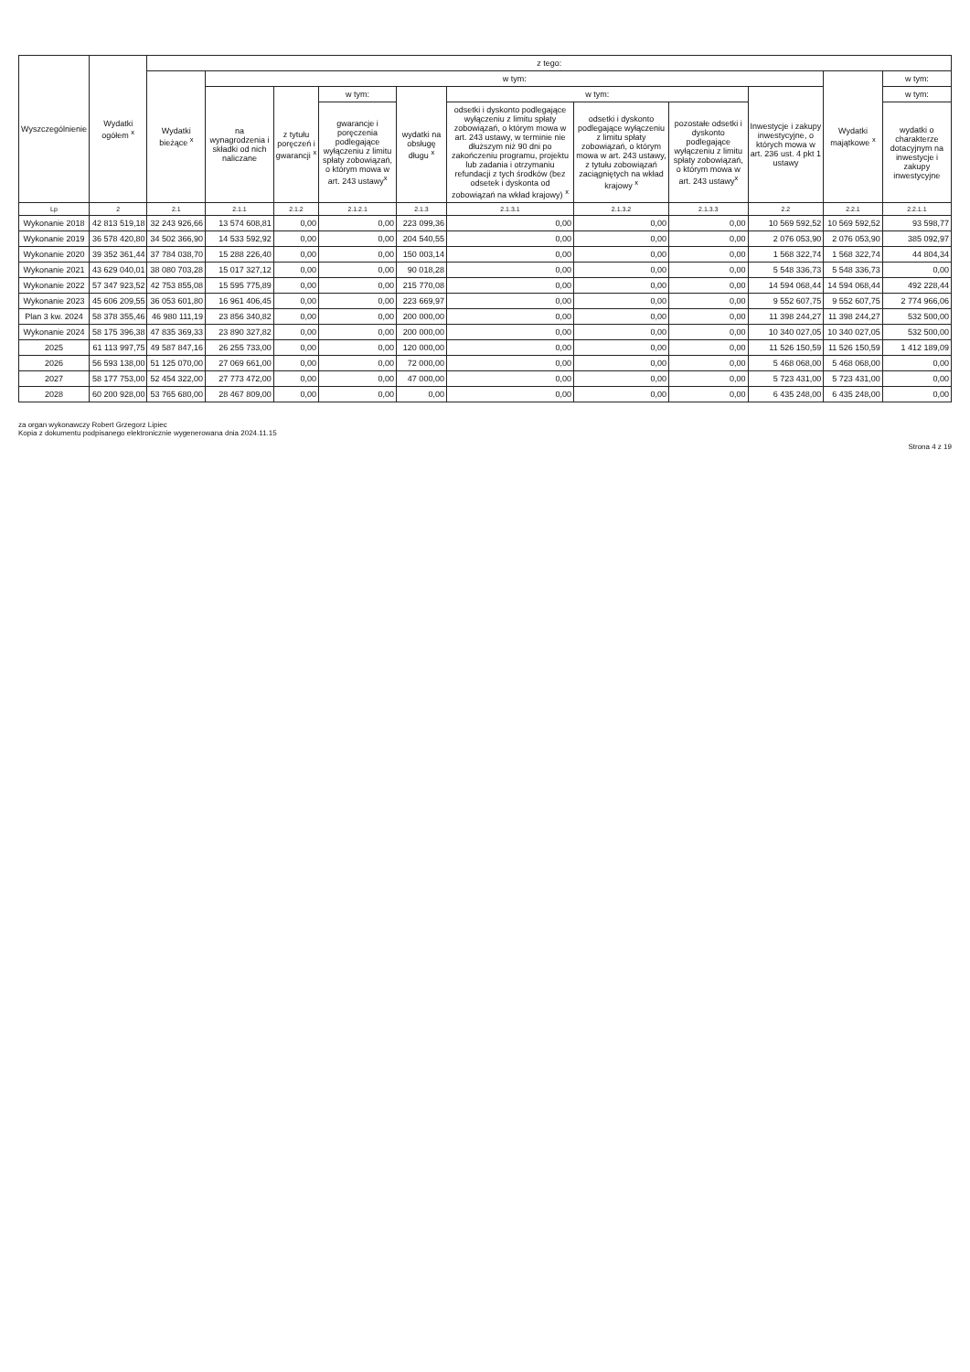| Wyszczególnienie | Wydatki ogółem <sup>x</sup> | z tego: | | | | | | | | | | |
| --- | --- | --- | --- | --- | --- | --- | --- | --- | --- | --- | --- | --- |
| | | Wydatki bieżące <sup>x</sup> | w tym: | | | | | | | | Wydatki majątkowe <sup>x</sup> | w tym: |
| | | | na wynagrodzenia i składki od nich naliczane | z tytułu poręczeń i gwarancji <sup>x</sup> | w tym: | wydatki na obsługę długu <sup>x</sup> | w tym: | | | Inwestycje i zakupy inwestycyjne, o których mowa w art. 236 ust. 4 pkt 1 ustawy | | w tym: |
| | | | | | gwarancje i poręczenia podlegające wyłączeniu z limitu spłaty zobowiązań, o którym mowa w art. 243 ustawy<sup>x</sup> | | odsetki i dyskonto podlegające wyłączeniu z limitu spłaty zobowiązań, o którym mowa w art. 243 ustawy, w terminie nie dłuższym niż 90 dni po zakończeniu programu, projektu lub zadania i otrzymaniu refundacji z tych środków (bez odsetek i dyskonta od zobowiązań na wkład krajowy) <sup>x</sup> | odsetki i dyskonto podlegające wyłączeniu z limitu spłaty zobowiązań, o którym mowa w art. 243 ustawy, z tytułu zobowiązań zaciągniętych na wkład krajowy <sup>x</sup> | pozostałe odsetki i dyskonto podlegające wyłączeniu z limitu spłaty zobowiązań, o którym mowa w art. 243 ustawy<sup>x</sup> | | | wydatki o charakterze dotacyjnym na inwestycje i zakupy inwestycyjne |
| Lp | 2 | 2.1 | 2.1.1 | 2.1.2 | 2.1.2.1 | 2.1.3 | 2.1.3.1 | 2.1.3.2 | 2.1.3.3 | 2.2 | 2.2.1 | 2.2.1.1 |
| Wykonanie 2018 | 42 813 519,18 | 32 243 926,66 | 13 574 608,81 | 0,00 | 0,00 | 223 099,36 | 0,00 | 0,00 | 0,00 | 10 569 592,52 | 10 569 592,52 | 93 598,77 |
| Wykonanie 2019 | 36 578 420,80 | 34 502 366,90 | 14 533 592,92 | 0,00 | 0,00 | 204 540,55 | 0,00 | 0,00 | 0,00 | 2 076 053,90 | 2 076 053,90 | 385 092,97 |
| Wykonanie 2020 | 39 352 361,44 | 37 784 038,70 | 15 288 226,40 | 0,00 | 0,00 | 150 003,14 | 0,00 | 0,00 | 0,00 | 1 568 322,74 | 1 568 322,74 | 44 804,34 |
| Wykonanie 2021 | 43 629 040,01 | 38 080 703,28 | 15 017 327,12 | 0,00 | 0,00 | 90 018,28 | 0,00 | 0,00 | 0,00 | 5 548 336,73 | 5 548 336,73 | 0,00 |
| Wykonanie 2022 | 57 347 923,52 | 42 753 855,08 | 15 595 775,89 | 0,00 | 0,00 | 215 770,08 | 0,00 | 0,00 | 0,00 | 14 594 068,44 | 14 594 068,44 | 492 228,44 |
| Wykonanie 2023 | 45 606 209,55 | 36 053 601,80 | 16 961 406,45 | 0,00 | 0,00 | 223 669,97 | 0,00 | 0,00 | 0,00 | 9 552 607,75 | 9 552 607,75 | 2 774 966,06 |
| Plan 3 kw. 2024 | 58 378 355,46 | 46 980 111,19 | 23 856 340,82 | 0,00 | 0,00 | 200 000,00 | 0,00 | 0,00 | 0,00 | 11 398 244,27 | 11 398 244,27 | 532 500,00 |
| Wykonanie 2024 | 58 175 396,38 | 47 835 369,33 | 23 890 327,82 | 0,00 | 0,00 | 200 000,00 | 0,00 | 0,00 | 0,00 | 10 340 027,05 | 10 340 027,05 | 532 500,00 |
| 2025 | 61 113 997,75 | 49 587 847,16 | 26 255 733,00 | 0,00 | 0,00 | 120 000,00 | 0,00 | 0,00 | 0,00 | 11 526 150,59 | 11 526 150,59 | 1 412 189,09 |
| 2026 | 56 593 138,00 | 51 125 070,00 | 27 069 661,00 | 0,00 | 0,00 | 72 000,00 | 0,00 | 0,00 | 0,00 | 5 468 068,00 | 5 468 068,00 | 0,00 |
| 2027 | 58 177 753,00 | 52 454 322,00 | 27 773 472,00 | 0,00 | 0,00 | 47 000,00 | 0,00 | 0,00 | 0,00 | 5 723 431,00 | 5 723 431,00 | 0,00 |
| 2028 | 60 200 928,00 | 53 765 680,00 | 28 467 809,00 | 0,00 | 0,00 | 0,00 | 0,00 | 0,00 | 0,00 | 6 435 248,00 | 6 435 248,00 | 0,00 |
za organ wykonawczy Robert Grzegorz Lipiec
Kopia z dokumentu podpisanego elektronicznie wygenerowana dnia 2024.11.15
Strona 4 z 19